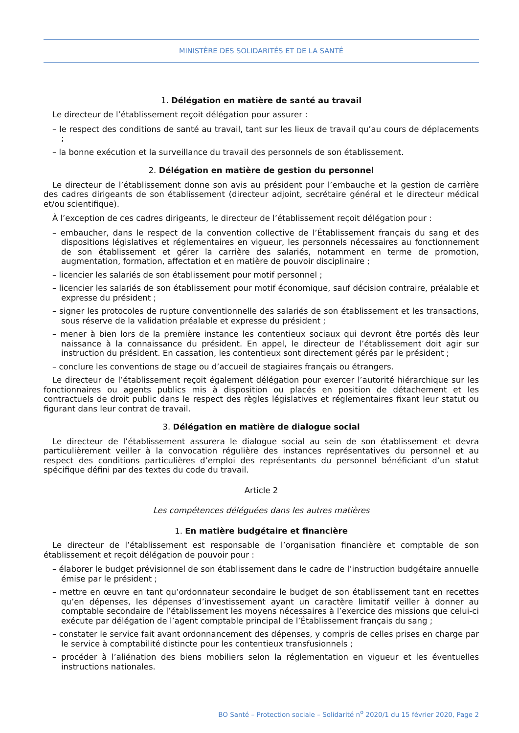MINISTÈRE DES SOLIDARITÉS ET DE LA SANTÉ
1. Délégation en matière de santé au travail
Le directeur de l’établissement reçoit délégation pour assurer :
– le respect des conditions de santé au travail, tant sur les lieux de travail qu’au cours de déplacements ;
– la bonne exécution et la surveillance du travail des personnels de son établissement.
2. Délégation en matière de gestion du personnel
Le directeur de l’établissement donne son avis au président pour l’embauche et la gestion de carrière des cadres dirigeants de son établissement (directeur adjoint, secrétaire général et le directeur médical et/ou scientifique).
À l’exception de ces cadres dirigeants, le directeur de l’établissement reçoit délégation pour :
– embaucher, dans le respect de la convention collective de l’Établissement français du sang et des dispositions législatives et réglementaires en vigueur, les personnels nécessaires au fonctionnement de son établissement et gérer la carrière des salariés, notamment en terme de promotion, augmentation, formation, affectation et en matière de pouvoir disciplinaire ;
– licencier les salariés de son établissement pour motif personnel ;
– licencier les salariés de son établissement pour motif économique, sauf décision contraire, préalable et expresse du président ;
– signer les protocoles de rupture conventionnelle des salariés de son établissement et les transactions, sous réserve de la validation préalable et expresse du président ;
– mener à bien lors de la première instance les contentieux sociaux qui devront être portés dès leur naissance à la connaissance du président. En appel, le directeur de l’établissement doit agir sur instruction du président. En cassation, les contentieux sont directement gérés par le président ;
– conclure les conventions de stage ou d’accueil de stagiaires français ou étrangers.
Le directeur de l’établissement reçoit également délégation pour exercer l’autorité hiérarchique sur les fonctionnaires ou agents publics mis à disposition ou placés en position de détachement et les contractuels de droit public dans le respect des règles législatives et réglementaires fixant leur statut ou figurant dans leur contrat de travail.
3. Délégation en matière de dialogue social
Le directeur de l’établissement assurera le dialogue social au sein de son établissement et devra particulièrement veiller à la convocation régulière des instances représentatives du personnel et au respect des conditions particulières d’emploi des représentants du personnel bénéficiant d’un statut spécifique défini par des textes du code du travail.
Article 2
Les compétences déléguées dans les autres matières
1. En matière budgétaire et financière
Le directeur de l’établissement est responsable de l’organisation financière et comptable de son établissement et reçoit délégation de pouvoir pour :
– élaborer le budget prévisionnel de son établissement dans le cadre de l’instruction budgétaire annuelle émise par le président ;
– mettre en œuvre en tant qu’ordonnateur secondaire le budget de son établissement tant en recettes qu’en dépenses, les dépenses d’investissement ayant un caractère limitatif veiller à donner au comptable secondaire de l’établissement les moyens nécessaires à l’exercice des missions que celui-ci exécute par délégation de l’agent comptable principal de l’Établissement français du sang ;
– constater le service fait avant ordonnancement des dépenses, y compris de celles prises en charge par le service à comptabilité distincte pour les contentieux transfusionnels ;
– procéder à l’aliénation des biens mobiliers selon la réglementation en vigueur et les éventuelles instructions nationales.
BO Santé – Protection sociale – Solidarité n<sup>o</sup> 2020/1 du 15 février 2020, Page 2